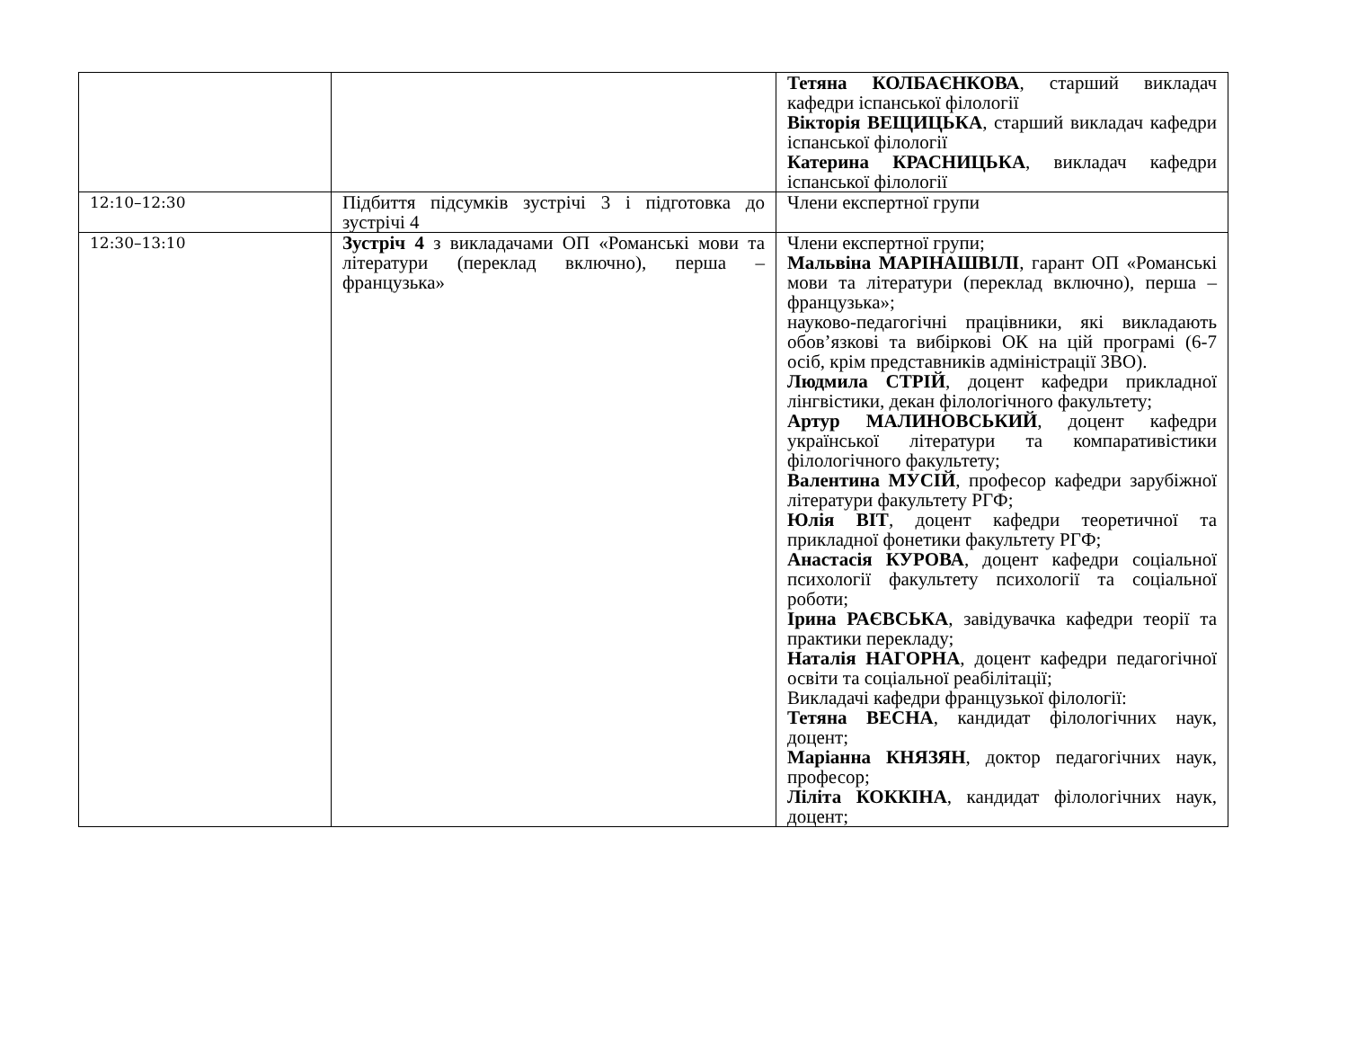| | | Тетяна КОЛБАЄНКОВА , старший викладач кафедри іспанської філології Вікторія ВЕЩИЦЬКА , старший викладач кафедри іспанської філології Катерина КРАСНИЦЬКА , викладач кафедри іспанської філології |
| 12:10–12:30 | Підбиття підсумків зустрічі 3 і підготовка до зустрічі 4 | Члени експертної групи |
| 12:30–13:10 | Зустріч 4 з викладачами ОП «Романські мови та літератури (переклад включно), перша – французька» | Члени експертної групи; Мальвіна МАРІНАШВІЛІ , гарант ОП «Романські мови та літератури (переклад включно), перша – французька»; науково-педагогічні працівники, які викладають обов’язкові та вибіркові ОК на цій програмі (6-7 осіб, крім представників адміністрації ЗВО). Людмила СТРІЙ , доцент кафедри прикладної лінгвістики, декан філологічного факультету; Артур МАЛИНОВСЬКИЙ , доцент кафедри української літератури та компаративістики філологічного факультету; Валентина МУСІЙ , професор кафедри зарубіжної літератури факультету РГФ; Юлія ВІТ , доцент кафедри теоретичної та прикладної фонетики факультету РГФ; Анастасія КУРОВА , доцент кафедри соціальної психології факультету психології та соціальної роботи; Ірина РАЄВСЬКА , завідувачка кафедри теорії та практики перекладу; Наталія НАГОРНА , доцент кафедри педагогічної освіти та соціальної реабілітації; Викладачі кафедри французької філології: Тетяна ВЕСНА , кандидат філологічних наук, доцент; Маріанна КНЯЗЯН , доктор педагогічних наук, професор; Ліліта КОККІНА , кандидат філологічних наук, доцент; |